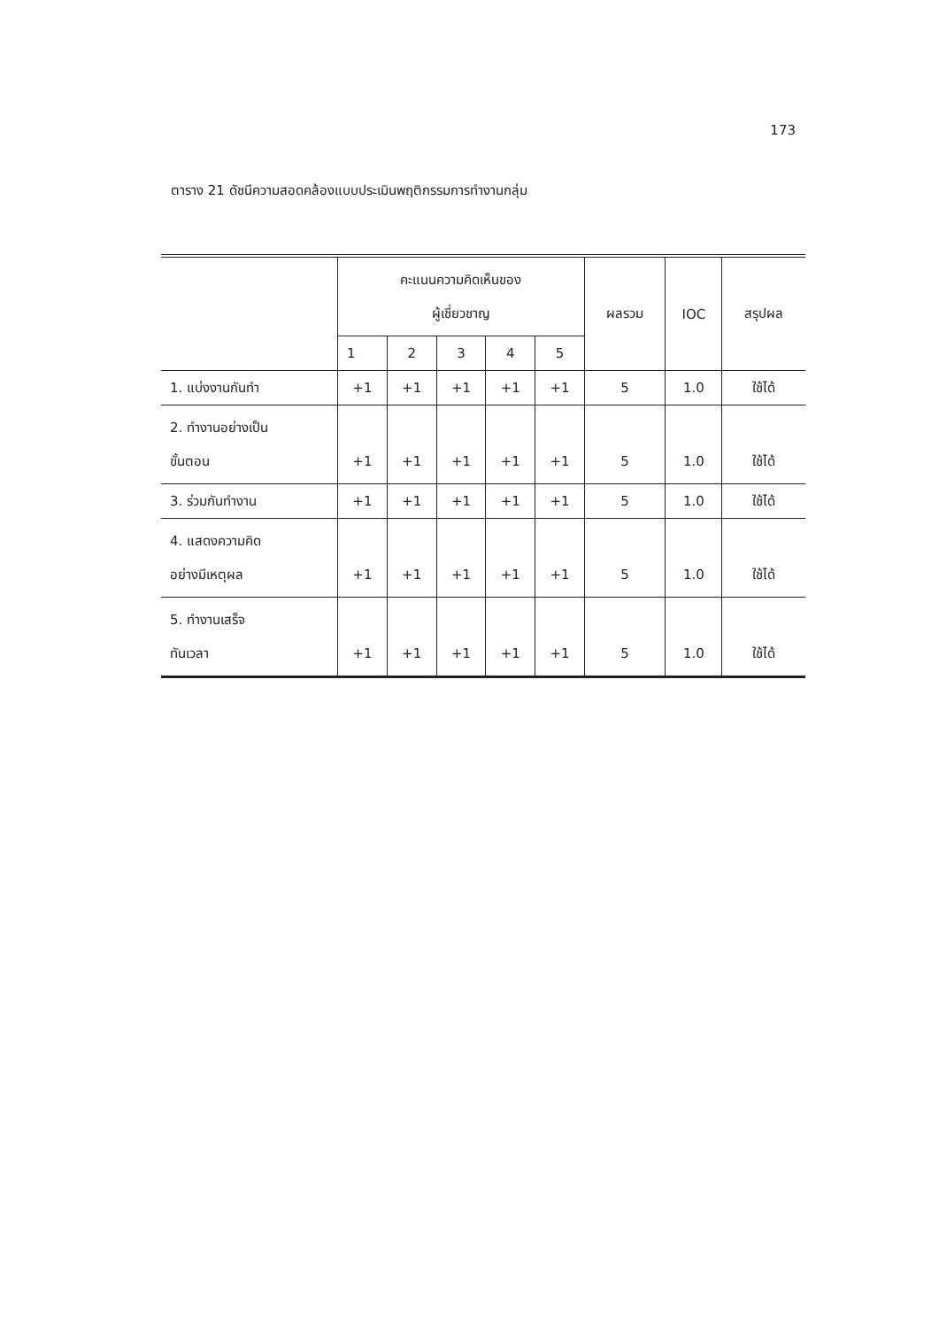173
ตาราง 21 ดัชนีความสอดคล้องแบบประเมินพฤติกรรมการทำงานกลุ่ม
| | คะแนนความคิดเห็นของ ผู้เชี่ยวชาญ | | | | | ผลรวม | IOC | สรุปผล |
| --- | --- | --- | --- | --- | --- | --- | --- | --- |
| | 1 | 2 | 3 | 4 | 5 | | | |
| 1. แบ่งงานกันทำ | +1 | +1 | +1 | +1 | +1 | 5 | 1.0 | ใช้ได้ |
| 2. ทำงานอย่างเป็น ขั้นตอน | +1 | +1 | +1 | +1 | +1 | 5 | 1.0 | ใช้ได้ |
| 3. ร่วมกันทำงาน | +1 | +1 | +1 | +1 | +1 | 5 | 1.0 | ใช้ได้ |
| 4. แสดงความคิด อย่างมีเหตุผล | +1 | +1 | +1 | +1 | +1 | 5 | 1.0 | ใช้ได้ |
| 5. ทำงานเสร็จ ทันเวลา | +1 | +1 | +1 | +1 | +1 | 5 | 1.0 | ใช้ได้ |